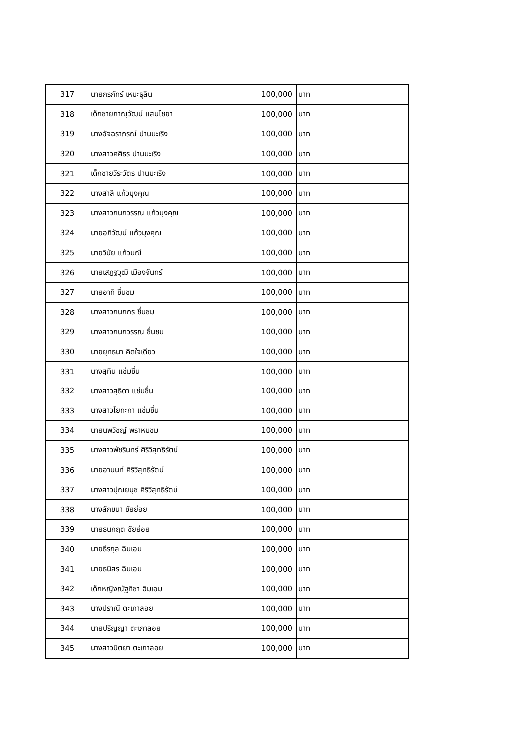| 317 | นายกรภัทร์ เหมะธุลิน | 100,000 | บาท | |
| 318 | เด็กชายภาณุวัฒน์ แสนไชยา | 100,000 | บาท | |
| 319 | นางอัจฉราภรณ์ ปานมะเริง | 100,000 | บาท | |
| 320 | นางสาวศศิธร ปานมะเริง | 100,000 | บาท | |
| 321 | เด็กชายวีระวัตร ปานมะเริง | 100,000 | บาท | |
| 322 | นางสำลี แก้วมุงคุณ | 100,000 | บาท | |
| 323 | นางสาวกนกวรรณ แก้วมุงคุณ | 100,000 | บาท | |
| 324 | นายอภิวัฒน์ แก้วมุงคุณ | 100,000 | บาท | |
| 325 | นายวินัย แก้วมณี | 100,000 | บาท | |
| 326 | นายเสฎฐวุฒิ เมืองจันทร์ | 100,000 | บาท | |
| 327 | นายอาทิ ชื่นชม | 100,000 | บาท | |
| 328 | นางสาวกนกกร ชื่นชม | 100,000 | บาท | |
| 329 | นางสาวกนกวรรณ ชื่นชม | 100,000 | บาท | |
| 330 | นายยุทธนา คิดใจเดียว | 100,000 | บาท | |
| 331 | นางสุทิน แช่มชื่น | 100,000 | บาท | |
| 332 | นางสาวสุธิดา แช่มชื่น | 100,000 | บาท | |
| 333 | นางสาวโยทะกา แช่มชื่น | 100,000 | บาท | |
| 334 | นายนพวิชญ์ พราหมชม | 100,000 | บาท | |
| 335 | นางสาวพัชรินทร์ ศิริวิสุทธิรัตน์ | 100,000 | บาท | |
| 336 | นายอานนท์ ศิริวิสุทธิรัตน์ | 100,000 | บาท | |
| 337 | นางสาวปุณยนุช ศิริวิสุทธิรัตน์ | 100,000 | บาท | |
| 338 | นางลักขนา ชัยย่อย | 100,000 | บาท | |
| 339 | นายธนกฤต ชัยย่อย | 100,000 | บาท | |
| 340 | นายธีรกุล ฉิมเอม | 100,000 | บาท | |
| 341 | นายธนิสร ฉิมเอม | 100,000 | บาท | |
| 342 | เด็กหญิงณัฐทิชา ฉิมเอม | 100,000 | บาท | |
| 343 | นางปราณี ตะเภาลอย | 100,000 | บาท | |
| 344 | นายปริญญา ตะเภาลอย | 100,000 | บาท | |
| 345 | นางสาวนิตยา ตะเภาลอย | 100,000 | บาท | |